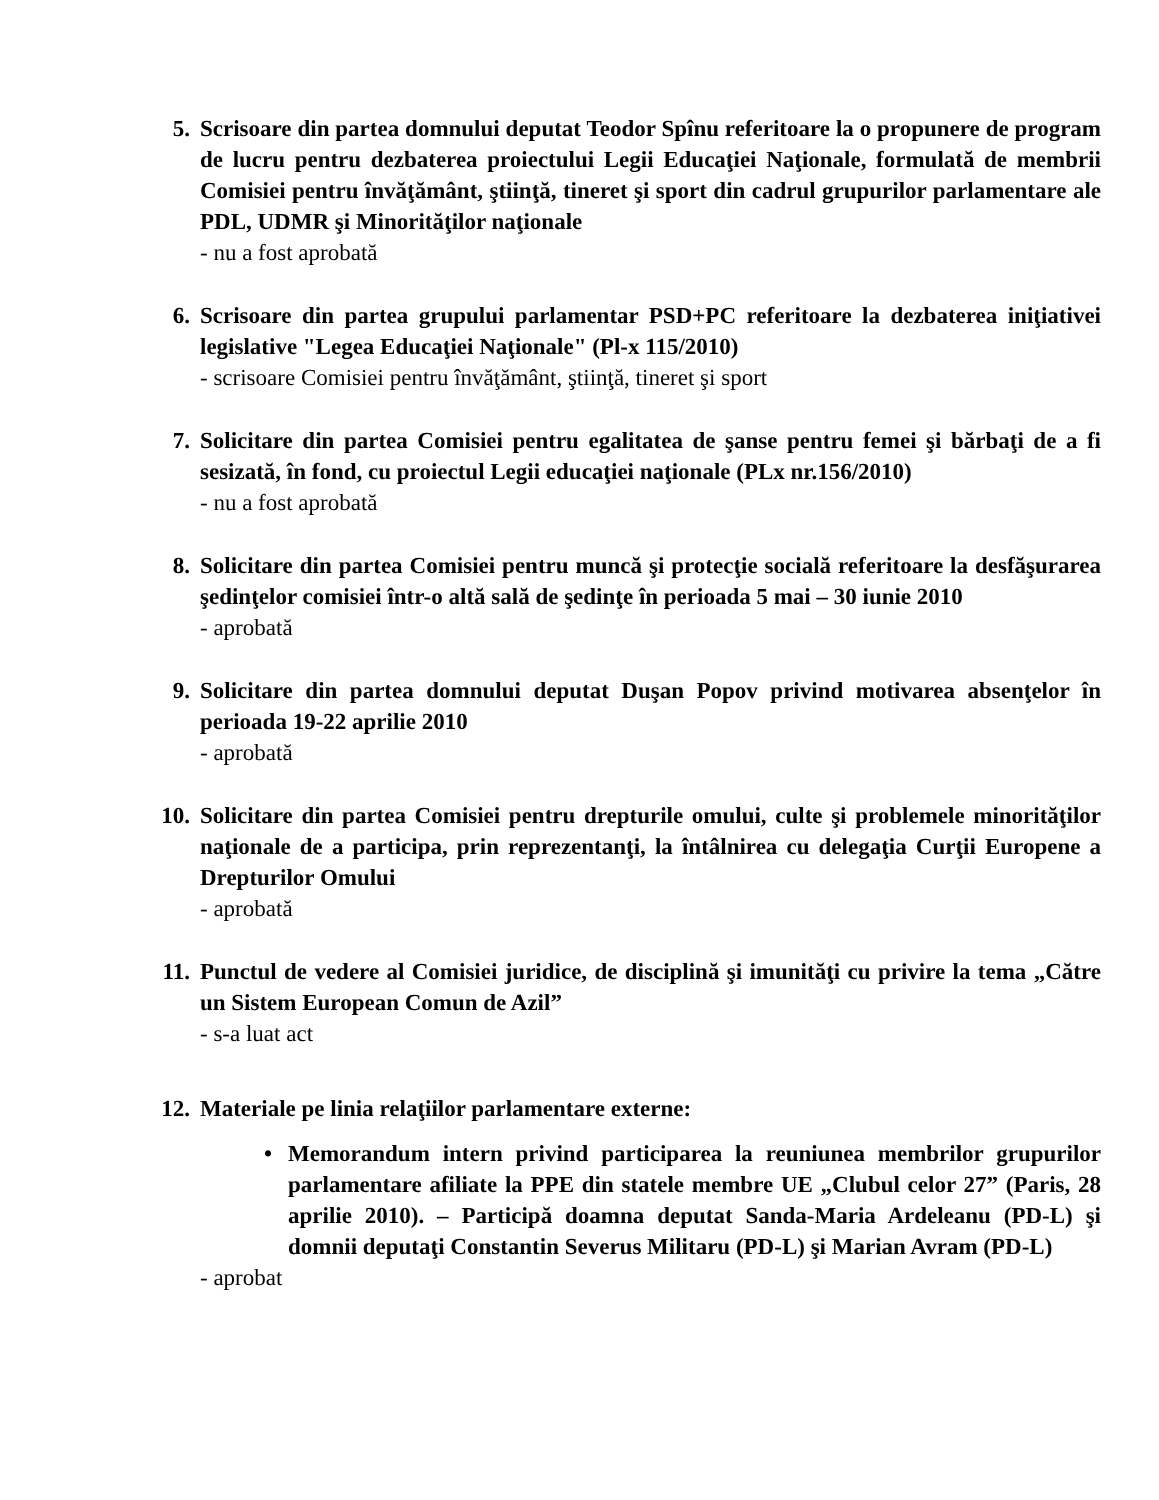5. Scrisoare din partea domnului deputat Teodor Spînu referitoare la o propunere de program de lucru pentru dezbaterea proiectului Legii Educaţiei Naţionale, formulată de membrii Comisiei pentru învăţământ, ştiinţă, tineret şi sport din cadrul grupurilor parlamentare ale PDL, UDMR şi Minorităţilor naţionale
- nu a fost aprobată
6. Scrisoare din partea grupului parlamentar PSD+PC referitoare la dezbaterea iniţiativei legislative "Legea Educaţiei Naţionale" (Pl-x 115/2010)
- scrisoare Comisiei pentru învăţământ, ştiinţă, tineret şi sport
7. Solicitare din partea Comisiei pentru egalitatea de şanse pentru femei şi bărbaţi de a fi sesizată, în fond, cu proiectul Legii educaţiei naţionale (PLx nr.156/2010)
- nu a fost aprobată
8. Solicitare din partea Comisiei pentru muncă şi protecţie socială referitoare la desfăşurarea şedinţelor comisiei într-o altă sală de şedinţe în perioada 5 mai – 30 iunie 2010
- aprobată
9. Solicitare din partea domnului deputat Duşan Popov privind motivarea absenţelor în perioada 19-22 aprilie 2010
- aprobată
10. Solicitare din partea Comisiei pentru drepturile omului, culte şi problemele minorităţilor naţionale de a participa, prin reprezentanţi, la întâlnirea cu delegaţia Curţii Europene a Drepturilor Omului
- aprobată
11. Punctul de vedere al Comisiei juridice, de disciplină şi imunităţi cu privire la tema „Către un Sistem European Comun de Azil”
- s-a luat act
12. Materiale pe linia relaţiilor parlamentare externe:
• Memorandum intern privind participarea la reuniunea membrilor grupurilor parlamentare afiliate la PPE din statele membre UE „Clubul celor 27” (Paris, 28 aprilie 2010). – Participă doamna deputat Sanda-Maria Ardeleanu (PD-L) şi domnii deputaţi Constantin Severus Militaru (PD-L) şi Marian Avram (PD-L)
- aprobat